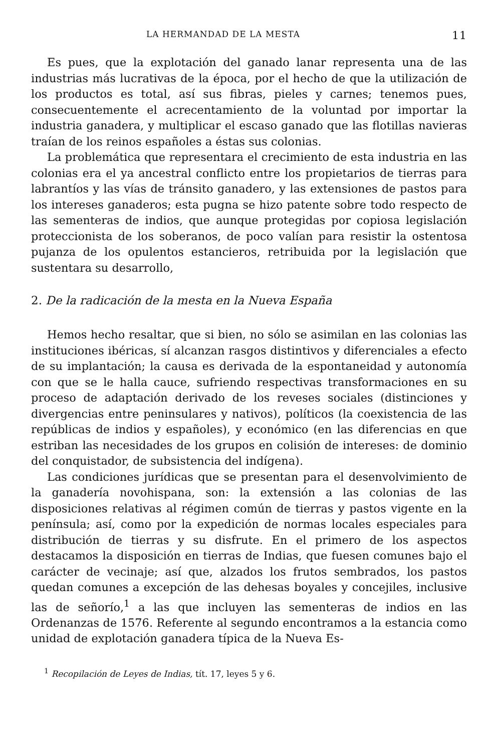LA HERMANDAD DE LA MESTA 11
Es pues, que la explotación del ganado lanar representa una de las industrias más lucrativas de la época, por el hecho de que la utilización de los productos es total, así sus fibras, pieles y carnes; tenemos pues, consecuentemente el acrecentamiento de la voluntad por importar la industria ganadera, y multiplicar el escaso ganado que las flotillas navieras traían de los reinos españoles a éstas sus colonias.
La problemática que representara el crecimiento de esta industria en las colonias era el ya ancestral conflicto entre los propietarios de tierras para labrantíos y las vías de tránsito ganadero, y las extensiones de pastos para los intereses ganaderos; esta pugna se hizo patente sobre todo respecto de las sementeras de indios, que aunque protegidas por copiosa legislación proteccionista de los soberanos, de poco valían para resistir la ostentosa pujanza de los opulentos estancieros, retribuida por la legislación que sustentara su desarrollo,
2. De la radicación de la mesta en la Nueva España
Hemos hecho resaltar, que si bien, no sólo se asimilan en las colonias las instituciones ibéricas, sí alcanzan rasgos distintivos y diferenciales a efecto de su implantación; la causa es derivada de la espontaneidad y autonomía con que se le halla cauce, sufriendo respectivas transformaciones en su proceso de adaptación derivado de los reveses sociales (distinciones y divergencias entre peninsulares y nativos), políticos (la coexistencia de las repúblicas de indios y españoles), y económico (en las diferencias en que estriban las necesidades de los grupos en colisión de intereses: de dominio del conquistador, de subsistencia del indígena).
Las condiciones jurídicas que se presentan para el desenvolvimiento de la ganadería novohispana, son: la extensión a las colonias de las disposiciones relativas al régimen común de tierras y pastos vigente en la península; así, como por la expedición de normas locales especiales para distribución de tierras y su disfrute. En el primero de los aspectos destacamos la disposición en tierras de Indias, que fuesen comunes bajo el carácter de vecinaje; así que, alzados los frutos sembrados, los pastos quedan comunes a excepción de las dehesas boyales y concejiles, inclusive las de señorío,<sup>1</sup> a las que incluyen las sementeras de indios en las Ordenanzas de 1576. Referente al segundo encontramos a la estancia como unidad de explotación ganadera típica de la Nueva Es-
<sup>1</sup> Recopilación de Leyes de Indias, tít. 17, leyes 5 y 6.